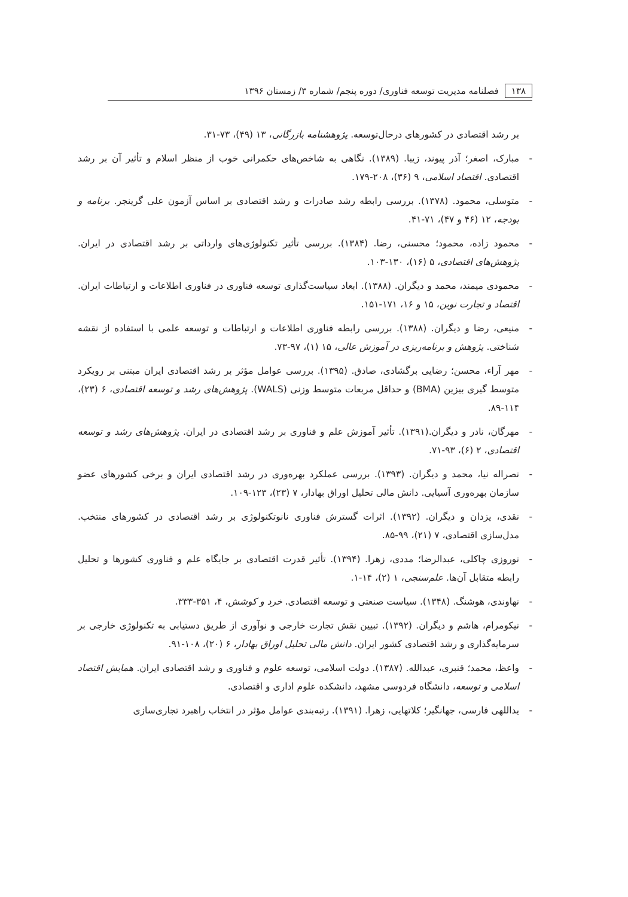۱۳۸ فصلنامه مدیریت توسعه فناوری/ دوره پنجم/ شماره ۳/ زمستان ۱۳۹۶
بر رشد اقتصادی در کشورهای درحال‌توسعه. پژوهشنامه بازرگانی، ۱۳ (۴۹)، ۷۳-۳۱.
- مبارک، اصغر؛ آذر پیوند، زیبا. (۱۳۸۹). نگاهی به شاخص‌های حکمرانی خوب از منظر اسلام و تأثیر آن بر رشد اقتصادی. اقتصاد اسلامی، ۹ (۳۶)، ۲۰۸-۱۷۹.
- متوسلی، محمود. (۱۳۷۸). بررسی رابطه رشد صادرات و رشد اقتصادی بر اساس آزمون علی گرینجر. برنامه و بودجه، ۱۲ (۴۶ و ۴۷)، ۷۱-۴۱.
- محمود زاده، محمود؛ محسنی، رضا. (۱۳۸۴). بررسی تأثیر تکنولوژی‌های وارداتی بر رشد اقتصادی در ایران. پژوهش‌های اقتصادی، ۵ (۱۶)، ۱۳۰-۱۰۳.
- محمودی میمند، محمد و دیگران. (۱۳۸۸). ابعاد سیاست‌گذاری توسعه فناوری در فناوری اطلاعات و ارتباطات ایران. اقتصاد و تجارت نوین، ۱۵ و ۱۶، ۱۷۱-۱۵۱.
- منیعی، رضا و دیگران. (۱۳۸۸). بررسی رابطه فناوری اطلاعات و ارتباطات و توسعه علمی با استفاده از نقشه شناختی. پژوهش و برنامه‌ریزی در آموزش عالی، ۱۵ (۱)، ۹۷-۷۳.
- مهر آراء، محسن؛ رضایی برگشادی، صادق. (۱۳۹۵). بررسی عوامل مؤثر بر رشد اقتصادی ایران مبتنی بر رویکرد متوسط گیری بیزین (BMA) و حداقل مربعات متوسط وزنی (WALS). پژوهش‌های رشد و توسعه اقتصادی، ۶ (۲۳)، ۱۱۴-۸۹.
- مهرگان، نادر و دیگران.(۱۳۹۱). تأثیر آموزش علم و فناوری بر رشد اقتصادی در ایران. پژوهش‌های رشد و توسعه اقتصادی، ۲ (۶)، ۹۳-۷۱.
- نصراله نیا، محمد و دیگران. (۱۳۹۳). بررسی عملکرد بهره‌وری در رشد اقتصادی ایران و برخی کشورهای عضو سازمان بهره‌وری آسیایی. دانش مالی تحلیل اوراق بهادار، ۷ (۲۳)، ۱۲۳-۱۰۹.
- نقدی، یزدان و دیگران. (۱۳۹۲). اثرات گسترش فناوری نانوتکنولوژی بر رشد اقتصادی در کشورهای منتخب. مدل‌سازی اقتصادی، ۷ (۲۱)، ۹۹-۸۵.
- نوروزی چاکلی، عبدالرضا؛ مددی، زهرا. (۱۳۹۴). تأثیر قدرت اقتصادی بر جایگاه علم و فناوری کشورها و تحلیل رابطه متقابل آن‌ها. علم‌سنجی، ۱ (۲)، ۱۴-۱.
- نهاوندی، هوشنگ. (۱۳۴۸). سیاست صنعتی و توسعه اقتصادی. خرد و کوشش، ۴، ۳۵۱-۳۳۳.
- نیکومرام، هاشم و دیگران. (۱۳۹۲). تبیین نقش تجارت خارجی و نوآوری از طریق دستیابی به تکنولوژی خارجی بر سرمایه‌گذاری و رشد اقتصادی کشور ایران. دانش مالی تحلیل اوراق بهادار، ۶ (۲۰)، ۱۰۸-۹۱.
- واعظ، محمد؛ قنبری، عبدالله. (۱۳۸۷). دولت اسلامی، توسعه علوم و فناوری و رشد اقتصادی ایران. همایش اقتصاد اسلامی و توسعه، دانشگاه فردوسی مشهد، دانشکده علوم اداری و اقتصادی.
- یداللهی فارسی، جهانگیر؛ کلاتهایی، زهرا. (۱۳۹۱). رتبه‌بندی عوامل مؤثر در انتخاب راهبرد تجاری‌سازی